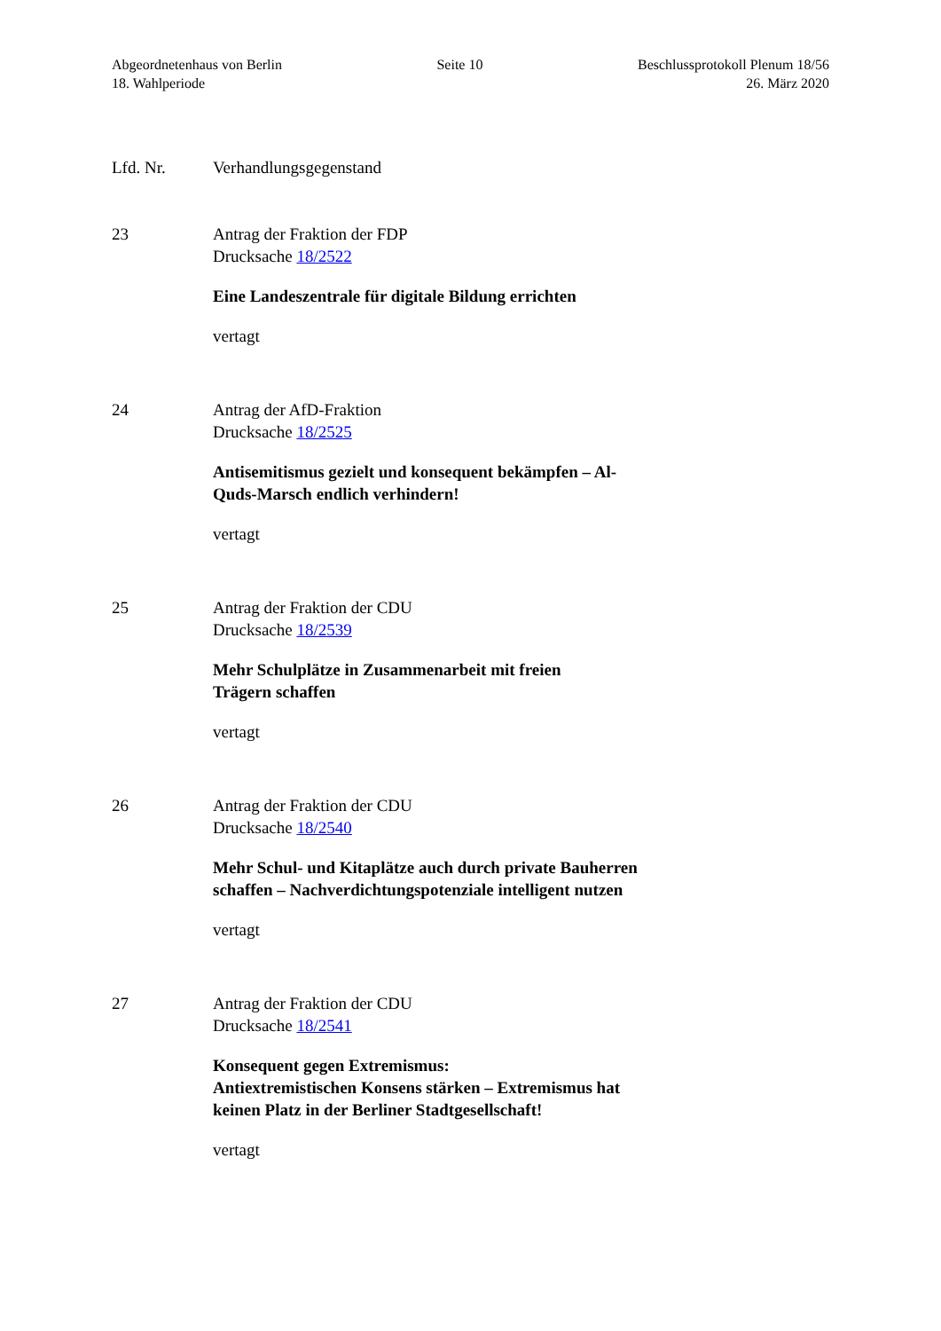Abgeordnetenhaus von Berlin
18. Wahlperiode
Seite 10 Beschlussprotokoll Plenum 18/56
26. März 2020
Lfd. Nr. Verhandlungsgegenstand
23 Antrag der Fraktion der FDP
Drucksache 18/2522
Eine Landeszentrale für digitale Bildung errichten
vertagt
24 Antrag der AfD-Fraktion
Drucksache 18/2525
Antisemitismus gezielt und konsequent bekämpfen – Al-Quds-Marsch endlich verhindern!
vertagt
25 Antrag der Fraktion der CDU
Drucksache 18/2539
Mehr Schulplätze in Zusammenarbeit mit freien
Trägern schaffen
vertagt
26 Antrag der Fraktion der CDU
Drucksache 18/2540
Mehr Schul- und Kitaplätze auch durch private Bauherren schaffen – Nachverdichtungspotenziale intelligent nutzen
vertagt
27 Antrag der Fraktion der CDU
Drucksache 18/2541
Konsequent gegen Extremismus:
Antiextremistischen Konsens stärken – Extremismus hat keinen Platz in der Berliner Stadtgesellschaft!
vertagt